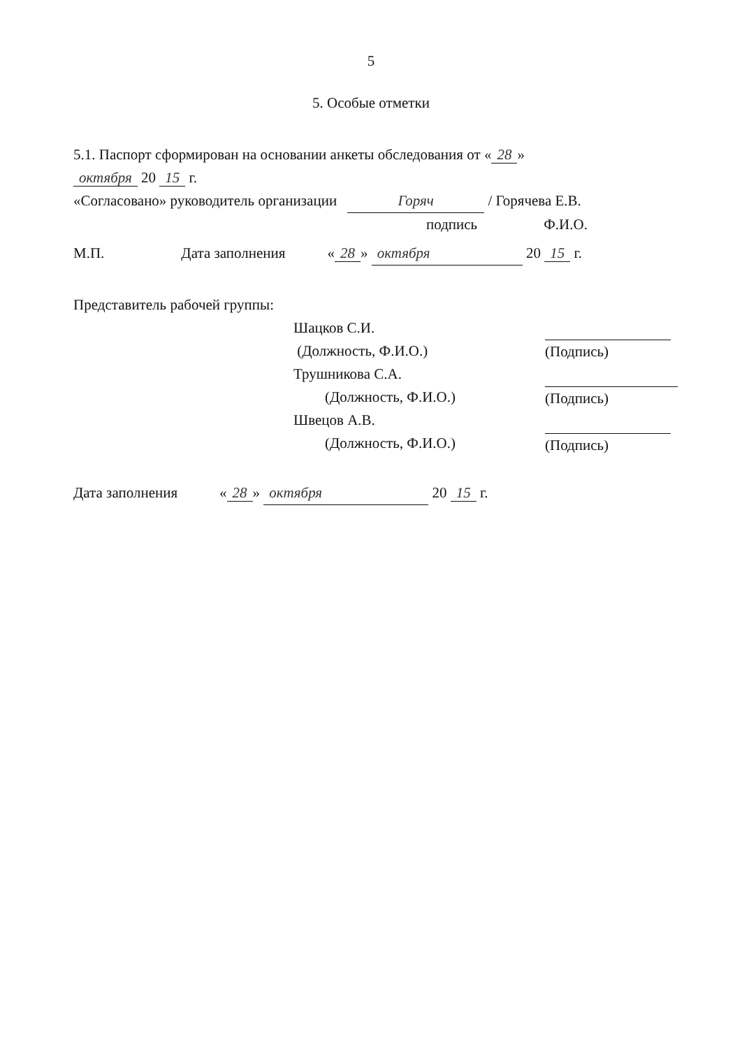5
5. Особые отметки
5.1. Паспорт сформирован на основании анкеты обследования от « 28 »
октября 20 15 г.
«Согласовано» руководитель организации Горяч / Горячева Е.В.
подпись Ф.И.О.
М.П. Дата заполнения « 28 » октября 20 15 г.
Представитель рабочей группы:
Шацков С.И.
(Должность, Ф.И.О.)
Трушникова С.А.
(Должность, Ф.И.О.)
Швецов А.В.
(Должность, Ф.И.О.)
(Подпись)
(Подпись)
(Подпись)
Дата заполнения « 28 » октября 20 15 г.